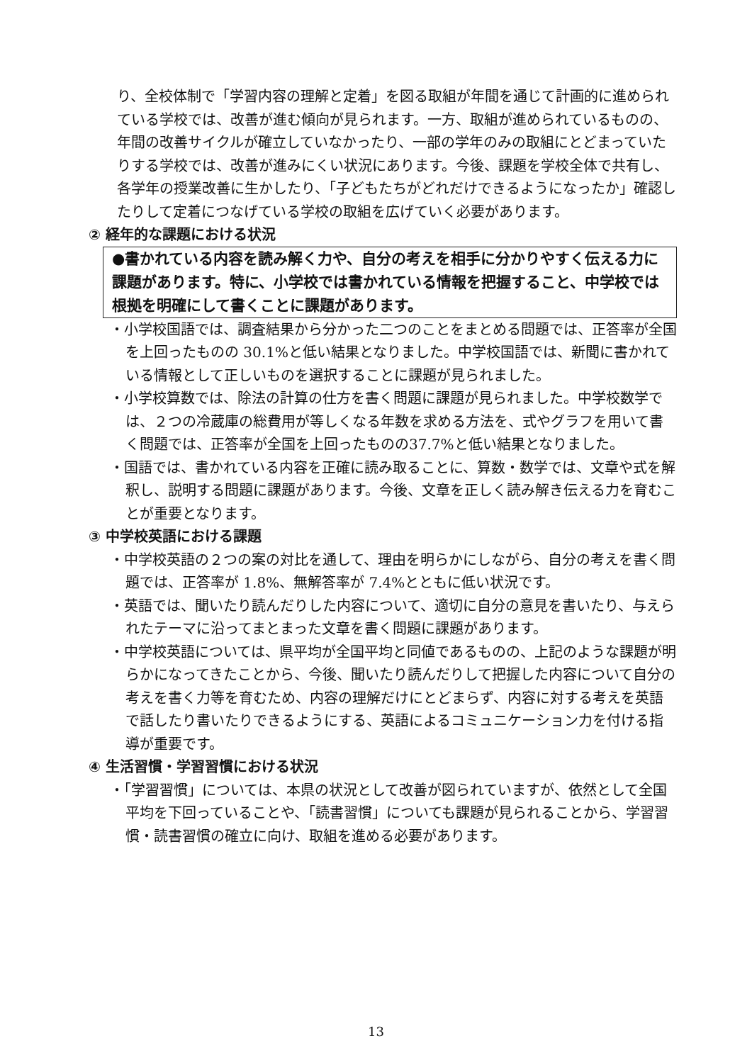り、全校体制で「学習内容の理解と定着」を図る取組が年間を通じて計画的に進められている学校では、改善が進む傾向が見られます。一方、取組が進められているものの、年間の改善サイクルが確立していなかったり、一部の学年のみの取組にとどまっていたりする学校では、改善が進みにくい状況にあります。今後、課題を学校全体で共有し、各学年の授業改善に生かしたり、「子どもたちがどれだけできるようになったか」確認したりして定着につなげている学校の取組を広げていく必要があります。
② 経年的な課題における状況
●書かれている内容を読み解く力や、自分の考えを相手に分かりやすく伝える力に課題があります。特に、小学校では書かれている情報を把握すること、中学校では根拠を明確にして書くことに課題があります。
・小学校国語では、調査結果から分かった二つのことをまとめる問題では、正答率が全国を上回ったものの 30.1%と低い結果となりました。中学校国語では、新聞に書かれている情報として正しいものを選択することに課題が見られました。
・小学校算数では、除法の計算の仕方を書く問題に課題が見られました。中学校数学では、２つの冷蔵庫の総費用が等しくなる年数を求める方法を、式やグラフを用いて書く問題では、正答率が全国を上回ったものの37.7%と低い結果となりました。
・国語では、書かれている内容を正確に読み取ることに、算数・数学では、文章や式を解釈し、説明する問題に課題があります。今後、文章を正しく読み解き伝える力を育むことが重要となります。
③ 中学校英語における課題
・中学校英語の２つの案の対比を通して、理由を明らかにしながら、自分の考えを書く問題では、正答率が 1.8%、無解答率が 7.4%とともに低い状況です。
・英語では、聞いたり読んだりした内容について、適切に自分の意見を書いたり、与えられたテーマに沿ってまとまった文章を書く問題に課題があります。
・中学校英語については、県平均が全国平均と同値であるものの、上記のような課題が明らかになってきたことから、今後、聞いたり読んだりして把握した内容について自分の考えを書く力等を育むため、内容の理解だけにとどまらず、内容に対する考えを英語で話したり書いたりできるようにする、英語によるコミュニケーション力を付ける指導が重要です。
④ 生活習慣・学習習慣における状況
・「学習習慣」については、本県の状況として改善が図られていますが、依然として全国平均を下回っていることや、「読書習慣」についても課題が見られることから、学習習慣・読書習慣の確立に向け、取組を進める必要があります。
13